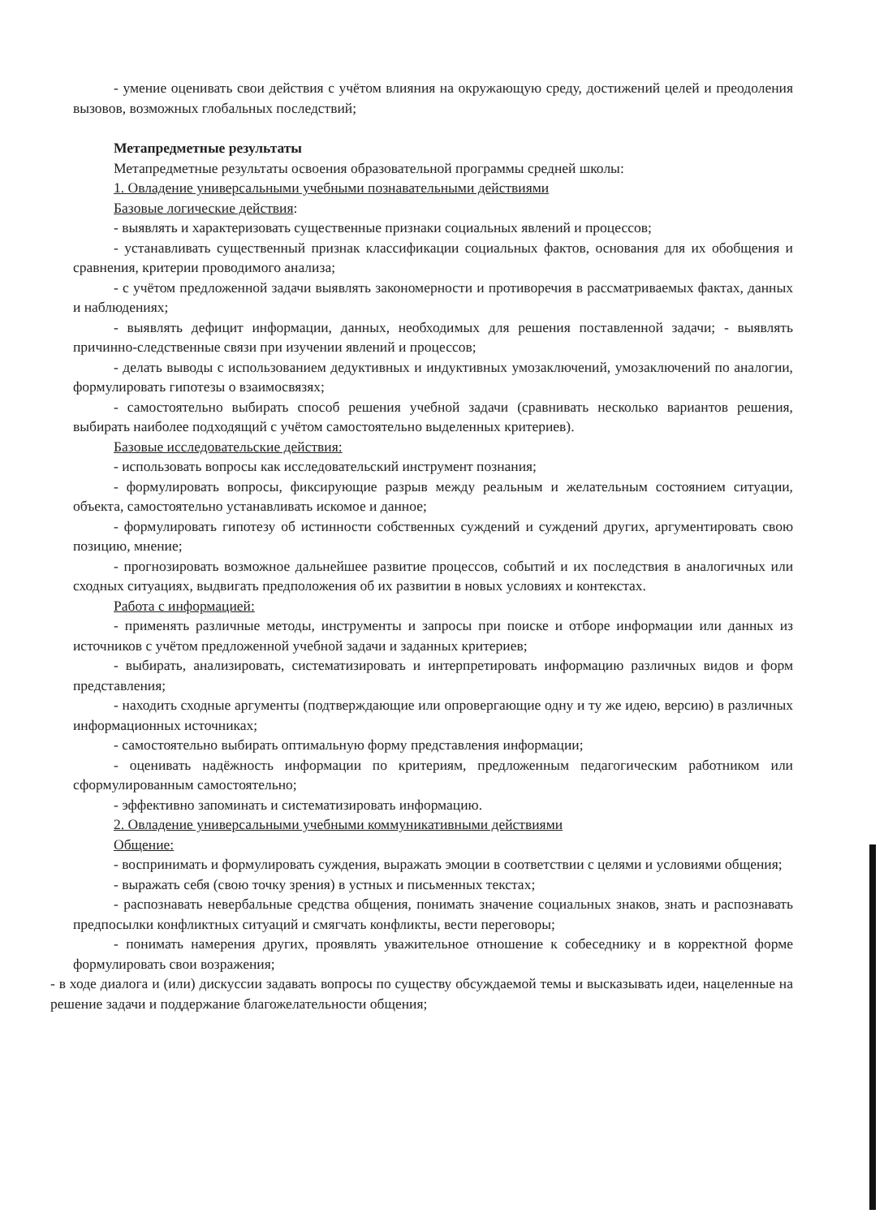- умение оценивать свои действия с учётом влияния на окружающую среду, достижений целей и преодоления вызовов, возможных глобальных последствий;
Метапредметные результаты
Метапредметные результаты освоения образовательной программы средней школы:
1. Овладение универсальными учебными познавательными действиями
Базовые логические действия:
- выявлять и характеризовать существенные признаки социальных явлений и процессов;
- устанавливать существенный признак классификации социальных фактов, основания для их обобщения и сравнения, критерии проводимого анализа;
- с учётом предложенной задачи выявлять закономерности и противоречия в рассматриваемых фактах, данных и наблюдениях;
- выявлять дефицит информации, данных, необходимых для решения поставленной задачи; - выявлять причинно-следственные связи при изучении явлений и процессов;
- делать выводы с использованием дедуктивных и индуктивных умозаключений, умозаключений по аналогии, формулировать гипотезы о взаимосвязях;
- самостоятельно выбирать способ решения учебной задачи (сравнивать несколько вариантов решения, выбирать наиболее подходящий с учётом самостоятельно выделенных критериев).
Базовые исследовательские действия:
- использовать вопросы как исследовательский инструмент познания;
- формулировать вопросы, фиксирующие разрыв между реальным и желательным состоянием ситуации, объекта, самостоятельно устанавливать искомое и данное;
- формулировать гипотезу об истинности собственных суждений и суждений других, аргументировать свою позицию, мнение;
- прогнозировать возможное дальнейшее развитие процессов, событий и их последствия в аналогичных или сходных ситуациях, выдвигать предположения об их развитии в новых условиях и контекстах.
Работа с информацией:
- применять различные методы, инструменты и запросы при поиске и отборе информации или данных из источников с учётом предложенной учебной задачи и заданных критериев;
- выбирать, анализировать, систематизировать и интерпретировать информацию различных видов и форм представления;
- находить сходные аргументы (подтверждающие или опровергающие одну и ту же идею, версию) в различных информационных источниках;
- самостоятельно выбирать оптимальную форму представления информации;
- оценивать надёжность информации по критериям, предложенным педагогическим работником или сформулированным самостоятельно;
- эффективно запоминать и систематизировать информацию.
2. Овладение универсальными учебными коммуникативными действиями
Общение:
- воспринимать и формулировать суждения, выражать эмоции в соответствии с целями и условиями общения;
- выражать себя (свою точку зрения) в устных и письменных текстах;
- распознавать невербальные средства общения, понимать значение социальных знаков, знать и распознавать предпосылки конфликтных ситуаций и смягчать конфликты, вести переговоры;
- понимать намерения других, проявлять уважительное отношение к собеседнику и в корректной форме формулировать свои возражения;
- в ходе диалога и (или) дискуссии задавать вопросы по существу обсуждаемой темы и высказывать идеи, нацеленные на решение задачи и поддержание благожелательности общения;